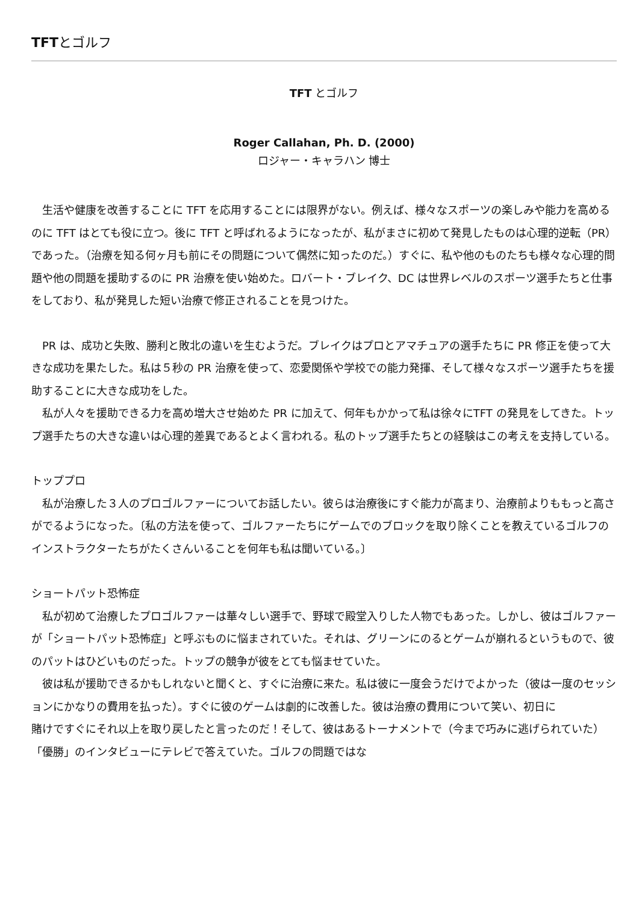TFTとゴルフ
TFT とゴルフ
Roger Callahan, Ph. D. (2000)
ロジャー・キャラハン 博士
　生活や健康を改善することに TFT を応用することには限界がない。例えば、様々なスポーツの楽しみや能力を高めるのに TFT はとても役に立つ。後に TFT と呼ばれるようになったが、私がまさに初めて発見したものは心理的逆転（PR）であった。（治療を知る何ヶ月も前にその問題について偶然に知ったのだ。）すぐに、私や他のものたちも様々な心理的問題や他の問題を援助するのに PR 治療を使い始めた。ロバート・ブレイク、DC は世界レベルのスポーツ選手たちと仕事をしており、私が発見した短い治療で修正されることを見つけた。
　PR は、成功と失敗、勝利と敗北の違いを生むようだ。ブレイクはプロとアマチュアの選手たちに PR 修正を使って大きな成功を果たした。私は５秒の PR 治療を使って、恋愛関係や学校での能力発揮、そして様々なスポーツ選手たちを援助することに大きな成功をした。
　私が人々を援助できる力を高め増大させ始めた PR に加えて、何年もかかって私は徐々にTFT の発見をしてきた。トップ選手たちの大きな違いは心理的差異であるとよく言われる。私のトップ選手たちとの経験はこの考えを支持している。
トッププロ
　私が治療した３人のプロゴルファーについてお話したい。彼らは治療後にすぐ能力が高まり、治療前よりももっと高さがでるようになった。〔私の方法を使って、ゴルファーたちにゲームでのブロックを取り除くことを教えているゴルフのインストラクターたちがたくさんいることを何年も私は聞いている。〕
ショートパット恐怖症
　私が初めて治療したプロゴルファーは華々しい選手で、野球で殿堂入りした人物でもあった。しかし、彼はゴルファーが「ショートパット恐怖症」と呼ぶものに悩まされていた。それは、グリーンにのるとゲームが崩れるというもので、彼のパットはひどいものだった。トップの競争が彼をとても悩ませていた。
　彼は私が援助できるかもしれないと聞くと、すぐに治療に来た。私は彼に一度会うだけでよかった（彼は一度のセッションにかなりの費用を払った）。すぐに彼のゲームは劇的に改善した。彼は治療の費用について笑い、初日に
賭けですぐにそれ以上を取り戻したと言ったのだ！そして、彼はあるトーナメントで（今まで巧みに逃げられていた）「優勝」のインタビューにテレビで答えていた。ゴルフの問題ではな